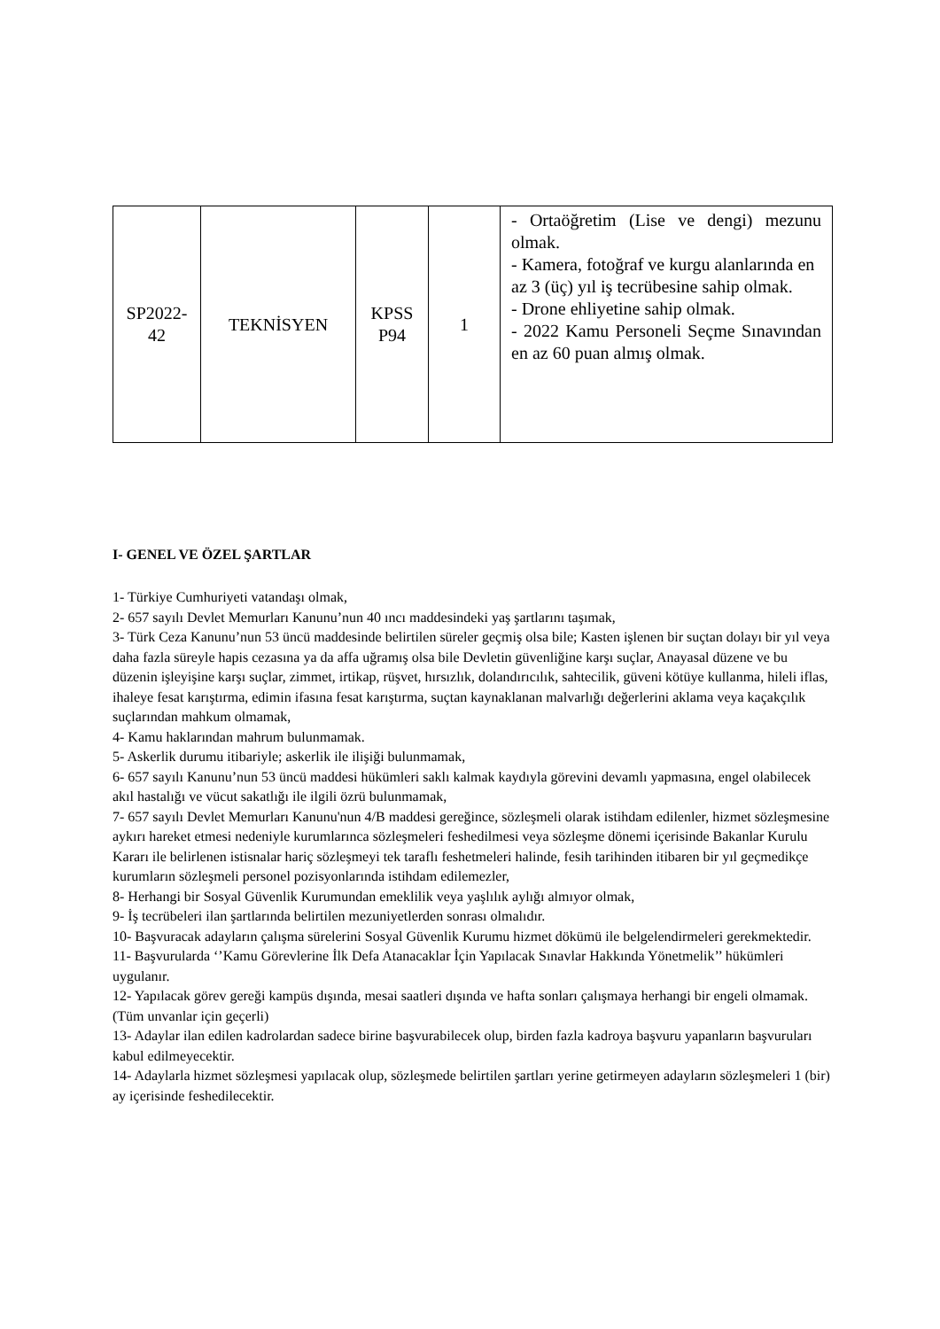| SP2022- 42 | TEKNİSYEN | KPSS P94 | 1 | - Ortaöğretim (Lise ve dengi) mezunu olmak. - Kamera, fotoğraf ve kurgu alanlarında en az 3 (üç) yıl iş tecrübesine sahip olmak. - Drone ehliyetine sahip olmak. - 2022 Kamu Personeli Seçme Sınavından en az 60 puan almış olmak. |
I- GENEL VE ÖZEL ŞARTLAR
1- Türkiye Cumhuriyeti vatandaşı olmak,
2- 657 sayılı Devlet Memurları Kanunu’nun 40 ıncı maddesindeki yaş şartlarını taşımak,
3- Türk Ceza Kanunu’nun 53 üncü maddesinde belirtilen süreler geçmiş olsa bile; Kasten işlenen bir suçtan dolayı bir yıl veya daha fazla süreyle hapis cezasına ya da affa uğramış olsa bile Devletin güvenliğine karşı suçlar, Anayasal düzene ve bu düzenin işleyişine karşı suçlar, zimmet, irtikap, rüşvet, hırsızlık, dolandırıcılık, sahtecilik, güveni kötüye kullanma, hileli iflas, ihaleye fesat karıştırma, edimin ifasına fesat karıştırma, suçtan kaynaklanan malvarlığı değerlerini aklama veya kaçakçılık suçlarından mahkum olmamak,
4- Kamu haklarından mahrum bulunmamak.
5- Askerlik durumu itibariyle; askerlik ile ilişiği bulunmamak,
6- 657 sayılı Kanunu’nun 53 üncü maddesi hükümleri saklı kalmak kaydıyla görevini devamlı yapmasına, engel olabilecek akıl hastalığı ve vücut sakatlığı ile ilgili özrü bulunmamak,
7- 657 sayılı Devlet Memurları Kanunu'nun 4/B maddesi gereğince, sözleşmeli olarak istihdam edilenler, hizmet sözleşmesine aykırı hareket etmesi nedeniyle kurumlarınca sözleşmeleri feshedilmesi veya sözleşme dönemi içerisinde Bakanlar Kurulu Kararı ile belirlenen istisnalar hariç sözleşmeyi tek taraflı feshetmeleri halinde, fesih tarihinden itibaren bir yıl geçmedikçe kurumların sözleşmeli personel pozisyonlarında istihdam edilemezler,
8- Herhangi bir Sosyal Güvenlik Kurumundan emeklilik veya yaşlılık aylığı almıyor olmak,
9- İş tecrübeleri ilan şartlarında belirtilen mezuniyetlerden sonrası olmalıdır.
10- Başvuracak adayların çalışma sürelerini Sosyal Güvenlik Kurumu hizmet dökümü ile belgelendirmeleri gerekmektedir.
11- Başvurularda ‘’Kamu Görevlerine İlk Defa Atanacaklar İçin Yapılacak Sınavlar Hakkında Yönetmelik’’ hükümleri uygulanır.
12- Yapılacak görev gereği kampüs dışında, mesai saatleri dışında ve hafta sonları çalışmaya herhangi bir engeli olmamak. (Tüm unvanlar için geçerli)
13- Adaylar ilan edilen kadrolardan sadece birine başvurabilecek olup, birden fazla kadroya başvuru yapanların başvuruları kabul edilmeyecektir.
14- Adaylarla hizmet sözleşmesi yapılacak olup, sözleşmede belirtilen şartları yerine getirmeyen adayların sözleşmeleri 1 (bir) ay içerisinde feshedilecektir.